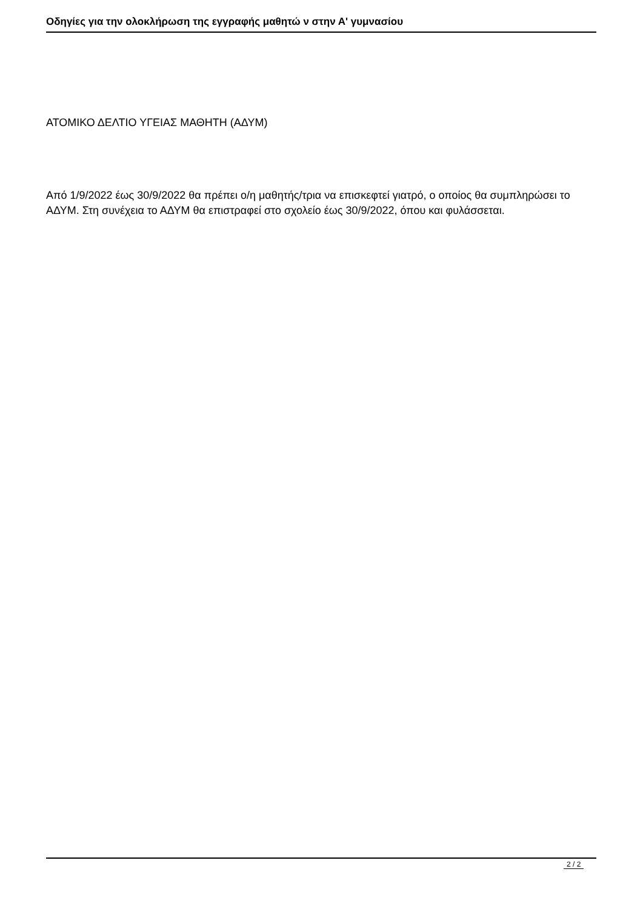Οδηγίες για την ολοκλήρωση της εγγραφής μαθητώ ν στην Α' γυμνασίου
ΑΤΟΜΙΚΟ ΔΕΛΤΙΟ ΥΓΕΙΑΣ ΜΑΘΗΤΗ (ΑΔΥΜ)
Από 1/9/2022 έως 30/9/2022 θα πρέπει ο/η μαθητής/τρια να επισκεφτεί γιατρό, ο οποίος θα συμπληρώσει το ΑΔΥΜ. Στη συνέχεια το ΑΔΥΜ θα επιστραφεί στο σχολείο έως 30/9/2022, όπου και φυλάσσεται.
2 / 2